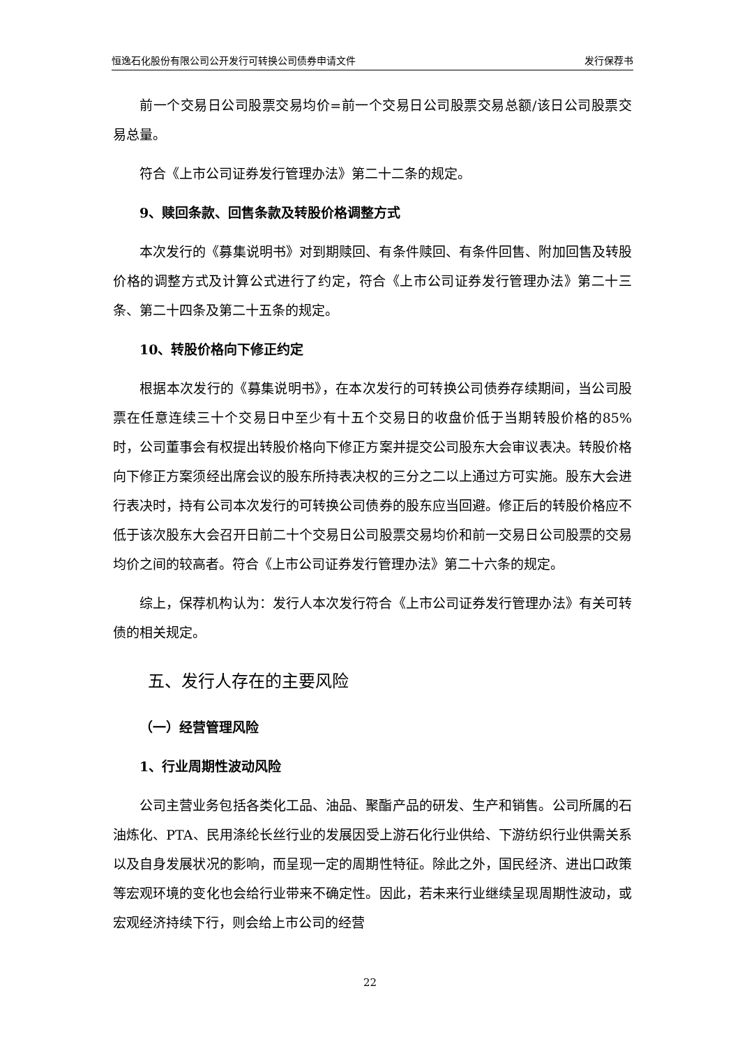恒逸石化股份有限公司公开发行可转换公司债券申请文件 发行保荐书
前一个交易日公司股票交易均价=前一个交易日公司股票交易总额/该日公司股票交易总量。
符合《上市公司证券发行管理办法》第二十二条的规定。
9、赎回条款、回售条款及转股价格调整方式
本次发行的《募集说明书》对到期赎回、有条件赎回、有条件回售、附加回售及转股价格的调整方式及计算公式进行了约定，符合《上市公司证券发行管理办法》第二十三条、第二十四条及第二十五条的规定。
10、转股价格向下修正约定
根据本次发行的《募集说明书》，在本次发行的可转换公司债券存续期间，当公司股票在任意连续三十个交易日中至少有十五个交易日的收盘价低于当期转股价格的85%时，公司董事会有权提出转股价格向下修正方案并提交公司股东大会审议表决。转股价格向下修正方案须经出席会议的股东所持表决权的三分之二以上通过方可实施。股东大会进行表决时，持有公司本次发行的可转换公司债券的股东应当回避。修正后的转股价格应不低于该次股东大会召开日前二十个交易日公司股票交易均价和前一交易日公司股票的交易均价之间的较高者。符合《上市公司证券发行管理办法》第二十六条的规定。
综上，保荐机构认为：发行人本次发行符合《上市公司证券发行管理办法》有关可转债的相关规定。
五、发行人存在的主要风险
（一）经营管理风险
1、行业周期性波动风险
公司主营业务包括各类化工品、油品、聚酯产品的研发、生产和销售。公司所属的石油炼化、PTA、民用涤纶长丝行业的发展因受上游石化行业供给、下游纺织行业供需关系以及自身发展状况的影响，而呈现一定的周期性特征。除此之外，国民经济、进出口政策等宏观环境的变化也会给行业带来不确定性。因此，若未来行业继续呈现周期性波动，或宏观经济持续下行，则会给上市公司的经营
22